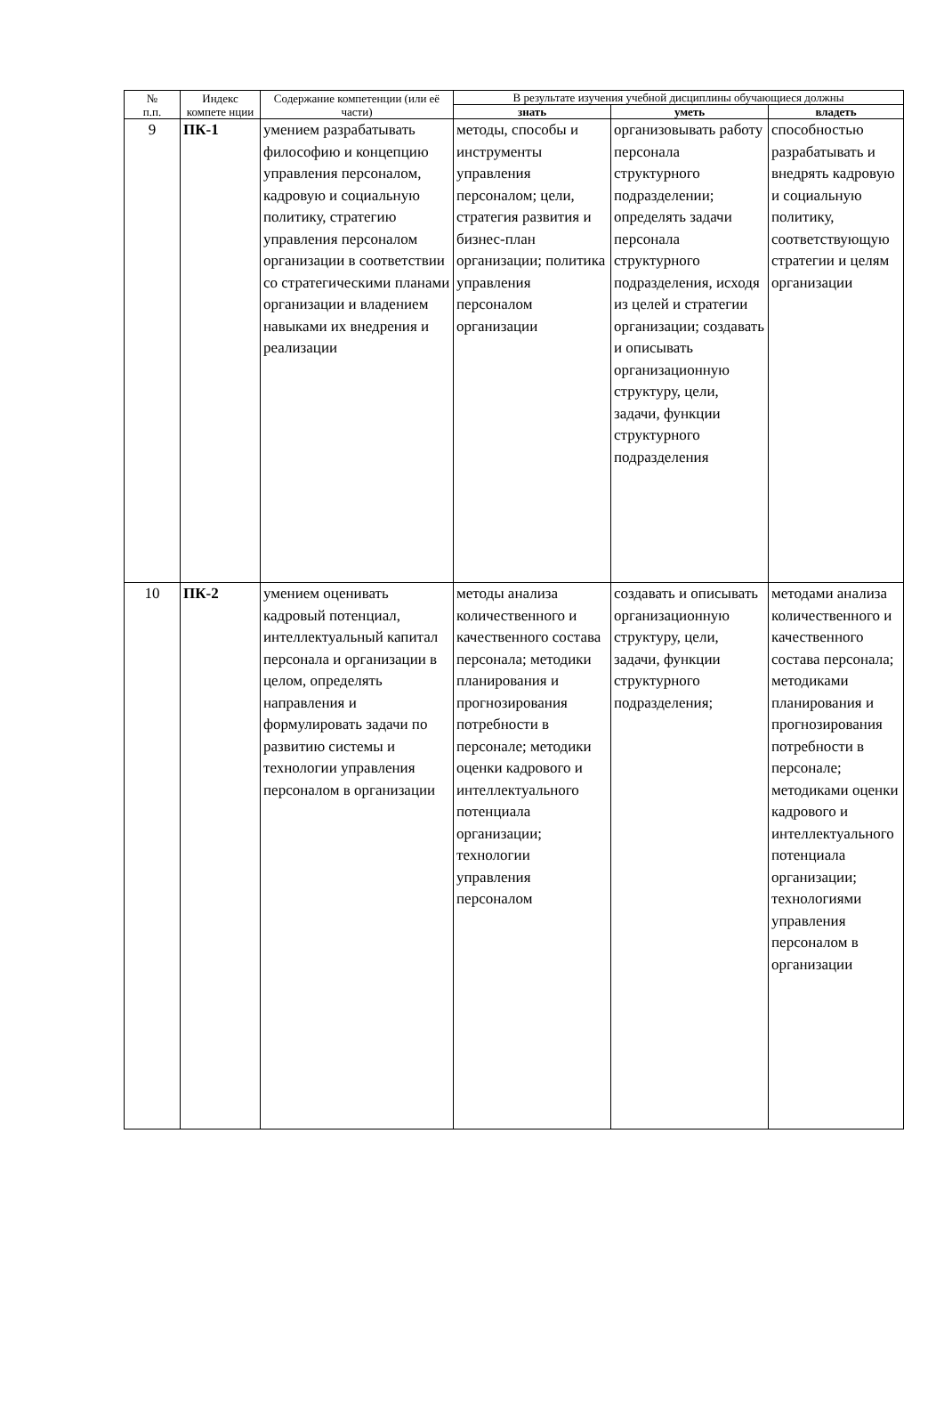| № п.п. | Индекс компете нции | Содержание компетенции (или её части) | В результате изучения учебной дисциплины обучающиеся должны | | |
| --- | --- | --- | --- | --- | --- |
| | | | знать | уметь | владеть |
| 9 | ПК-1 | умением разрабатывать философию и концепцию управления персоналом, кадровую и социальную политику, стратегию управления персоналом организации в соответствии со стратегическими планами организации и владением навыками их внедрения и реализации | методы, способы и инструменты управления персоналом; цели, стратегия развития и бизнес-план организации; политика управления персоналом организации | организовывать работу персонала структурного подразделении; определять задачи персонала структурного подразделения, исходя из целей и стратегии организации; создавать и описывать организационную структуру, цели, задачи, функции структурного подразделения | способностью разрабатывать и внедрять кадровую и социальную политику, соответствующую стратегии и целям организации |
| 10 | ПК-2 | умением оценивать кадровый потенциал, интеллектуальный капитал персонала и организации в целом, определять направления и формулировать задачи по развитию системы и технологии управления персоналом в организации | методы анализа количественного и качественного состава персонала; методики планирования и прогнозирования потребности в персонале; методики оценки кадрового и интеллектуального потенциала организации; технологии управления персоналом | создавать и описывать организационную структуру, цели, задачи, функции структурного подразделения; | методами анализа количественного и качественного состава персонала; методиками планирования и прогнозирования потребности в персонале; методиками оценки кадрового и интеллектуального потенциала организации; технологиями управления персоналом в организации |